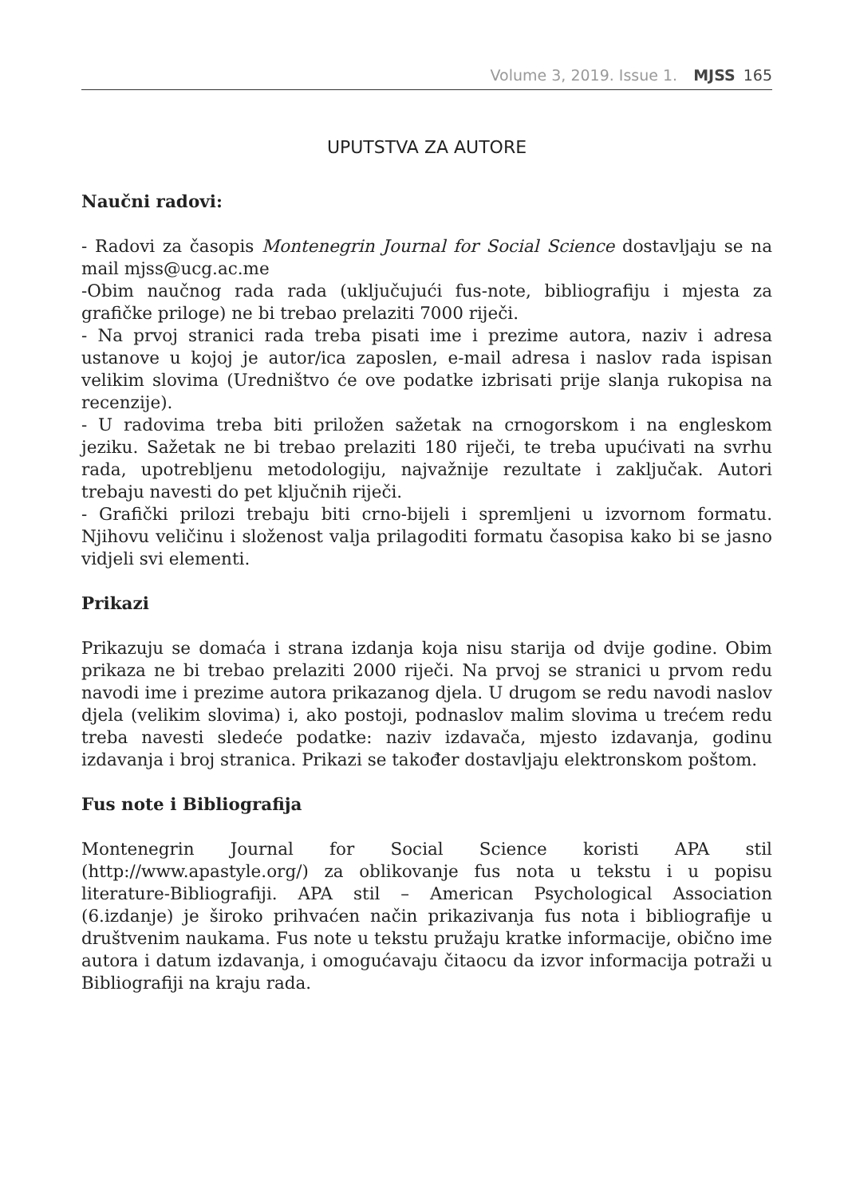Volume 3, 2019. Issue 1. MJSS 165
UPUTSTVA ZA AUTORE
Naučni radovi:
- Radovi za časopis Montenegrin Journal for Social Science dostavljaju se na mail mjss@ucg.ac.me
-Obim naučnog rada rada (uključujući fus-note, bibliografiju i mjesta za grafičke priloge) ne bi trebao prelaziti 7000 riječi.
- Na prvoj stranici rada treba pisati ime i prezime autora, naziv i adresa ustanove u kojoj je autor/ica zaposlen, e-mail adresa i naslov rada ispisan velikim slovima (Uredništvo će ove podatke izbrisati prije slanja rukopisa na recenzije).
- U radovima treba biti priložen sažetak na crnogorskom i na engleskom jeziku. Sažetak ne bi trebao prelaziti 180 riječi, te treba upućivati na svrhu rada, upotrebljenu metodologiju, najvažnije rezultate i zaključak. Autori trebaju navesti do pet ključnih riječi.
- Grafički prilozi trebaju biti crno-bijeli i spremljeni u izvornom formatu. Njihovu veličinu i složenost valja prilagoditi formatu časopisa kako bi se jasno vidjeli svi elementi.
Prikazi
Prikazuju se domaća i strana izdanja koja nisu starija od dvije godine. Obim prikaza ne bi trebao prelaziti 2000 riječi. Na prvoj se stranici u prvom redu navodi ime i prezime autora prikazanog djela. U drugom se redu navodi naslov djela (velikim slovima) i, ako postoji, podnaslov malim slovima u trećem redu treba navesti sledeće podatke: naziv izdavača, mjesto izdavanja, godinu izdavanja i broj stranica. Prikazi se također dostavljaju elektronskom poštom.
Fus note i Bibliografija
Montenegrin Journal for Social Science koristi APA stil (http://www.apastyle.org/) za oblikovanje fus nota u tekstu i u popisu literature-Bibliografiji. APA stil – American Psychological Association (6.izdanje) je široko prihvaćen način prikazivanja fus nota i bibliografije u društvenim naukama. Fus note u tekstu pružaju kratke informacije, obično ime autora i datum izdavanja, i omogućavaju čitaocu da izvor informacija potraži u Bibliografiji na kraju rada.